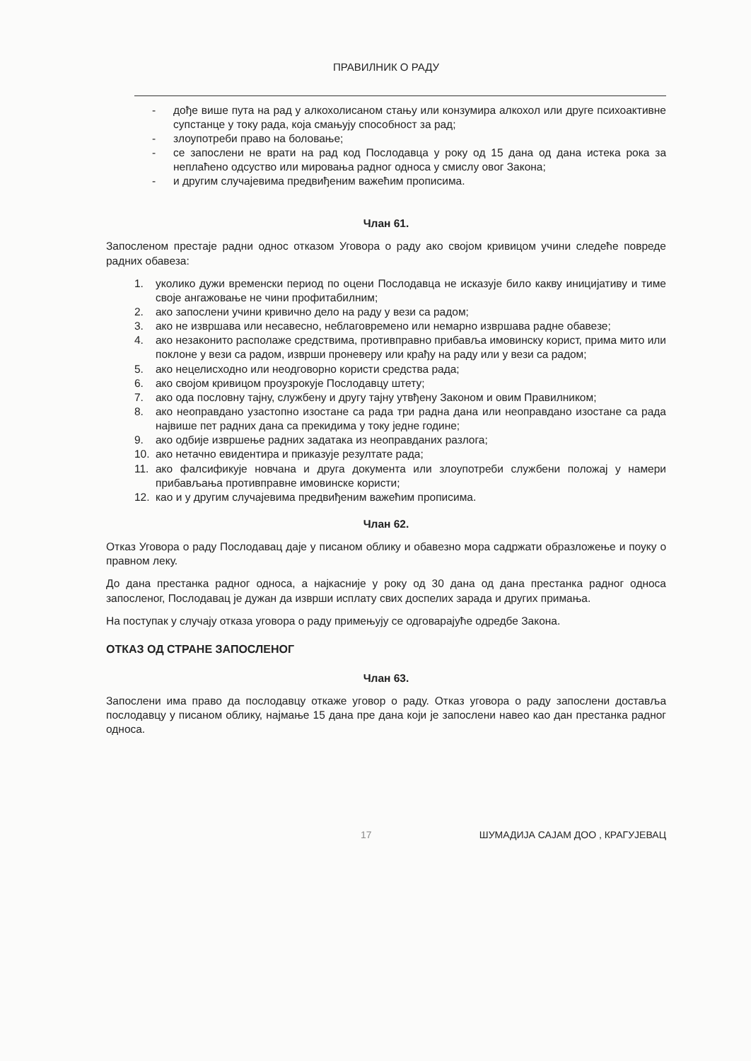ПРАВИЛНИК О РАДУ
- дође више пута на рад у алкохолисаном стању или конзумира алкохол или друге психоактивне супстанце у току рада, која смањују способност за рад;
- злоупотреби право на боловање;
- се запослени не врати на рад код Послодавца у року од 15 дана од дана истека рока за неплаћено одсуство или мировања радног односа у смислу овог Закона;
- и другим случајевима предвиђеним важећим прописима.
Члан 61.
Запосленом престаје радни однос отказом Уговора о раду ако својом кривицом учини следеће повреде радних обавеза:
1. уколико дужи временски период по оцени Послодавца не исказује било какву иницијативу и тиме своје ангажовање не чини профитабилним;
2. ако запослени учини кривично дело на раду у вези са радом;
3. ако не извршава или несавесно, неблаговремено или немарно извршава радне обавезе;
4. ако незаконито располаже средствима, противправно прибавља имовинску корист, прима мито или поклоне у вези са радом, изврши проневеру или крађу на раду или у вези са радом;
5. ако нецелисходно или неодговорно користи средства рада;
6. ако својом кривицом проузрокује Послодавцу штету;
7. ако ода пословну тајну, службену и другу тајну утвђену Законом и овим Правилником;
8. ако неоправдано узастопно изостане са рада три радна дана или неоправдано изостане са рада највише пет радних дана са прекидима у току једне године;
9. ако одбије извршење радних задатака из неоправданих разлога;
10. ако нетачно евидентира и приказује резултате рада;
11. ако фалсификује новчана и друга документа или злоупотреби службени положај у намери прибављања противправне имовинске користи;
12. као и у другим случајевима предвиђеним важећим прописима.
Члан 62.
Отказ Уговора о раду Послодавац даје у писаном облику и обавезно мора садржати образложење и поуку о правном леку.
До дана престанка радног односа, а најкасније у року од 30 дана од дана престанка радног односа запосленог, Послодавац је дужан да изврши исплату свих доспелих зарада и других примања.
На поступак у случају отказа уговора о раду примењују се одговарајуће одредбе Закона.
ОТКАЗ ОД СТРАНЕ ЗАПОСЛЕНОГ
Члан 63.
Запослени има право да послодавцу откаже уговор о раду. Отказ уговора о раду запослени доставља послодавцу у писаном облику, најмање 15 дана пре дана који је запослени навео као дан престанка радног односа.
17 ШУМАДИЈА САЈАМ ДОО , КРАГУЈЕВАЦ